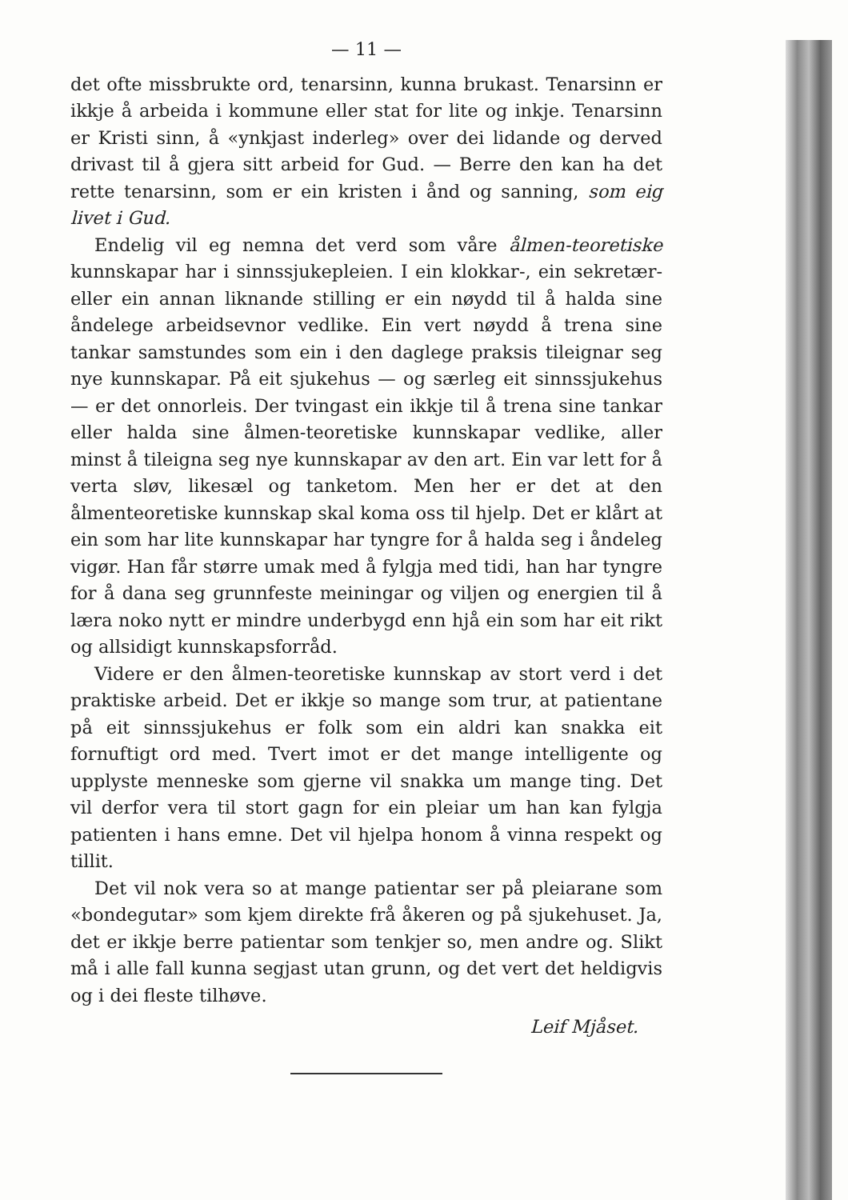— 11 —
det ofte missbrukte ord, tenarsinn, kunna brukast. Tenarsinn er ikkje å arbeida i kommune eller stat for lite og inkje. Tenarsinn er Kristi sinn, å «ynkjast inderleg» over dei lidande og derved drivast til å gjera sitt arbeid for Gud. — Berre den kan ha det rette tenarsinn, som er ein kristen i ånd og sanning, som eig livet i Gud.
Endelig vil eg nemna det verd som våre ålmen-teoretiske kunnskapar har i sinnssjukepleien. I ein klokkar-, ein sekretær- eller ein annan liknande stilling er ein nøydd til å halda sine åndelege arbeidsevnor vedlike. Ein vert nøydd å trena sine tankar samstundes som ein i den daglege praksis tileignar seg nye kunnskapar. På eit sjukehus — og særleg eit sinnssjukehus — er det onnorleis. Der tvingast ein ikkje til å trena sine tankar eller halda sine ålmen-teoretiske kunnskapar vedlike, aller minst å tileigna seg nye kunnskapar av den art. Ein var lett for å verta sløv, likesæl og tanketom. Men her er det at den ålmenteoretiske kunnskap skal koma oss til hjelp. Det er klårt at ein som har lite kunnskapar har tyngre for å halda seg i åndeleg vigør. Han får større umak med å fylgja med tidi, han har tyngre for å dana seg grunnfeste meiningar og viljen og energien til å læra noko nytt er mindre underbygd enn hjå ein som har eit rikt og allsidigt kunnskapsforråd.
Videre er den ålmen-teoretiske kunnskap av stort verd i det praktiske arbeid. Det er ikkje so mange som trur, at patientane på eit sinnssjukehus er folk som ein aldri kan snakka eit fornuftigt ord med. Tvert imot er det mange intelligente og upplyste menneske som gjerne vil snakka um mange ting. Det vil derfor vera til stort gagn for ein pleiar um han kan fylgja patienten i hans emne. Det vil hjelpa honom å vinna respekt og tillit.
Det vil nok vera so at mange patientar ser på pleiarane som «bondegutar» som kjem direkte frå åkeren og på sjukehuset. Ja, det er ikkje berre patientar som tenkjer so, men andre og. Slikt må i alle fall kunna segjast utan grunn, og det vert det heldigvis og i dei fleste tilhøve.
Leif Mjåset.